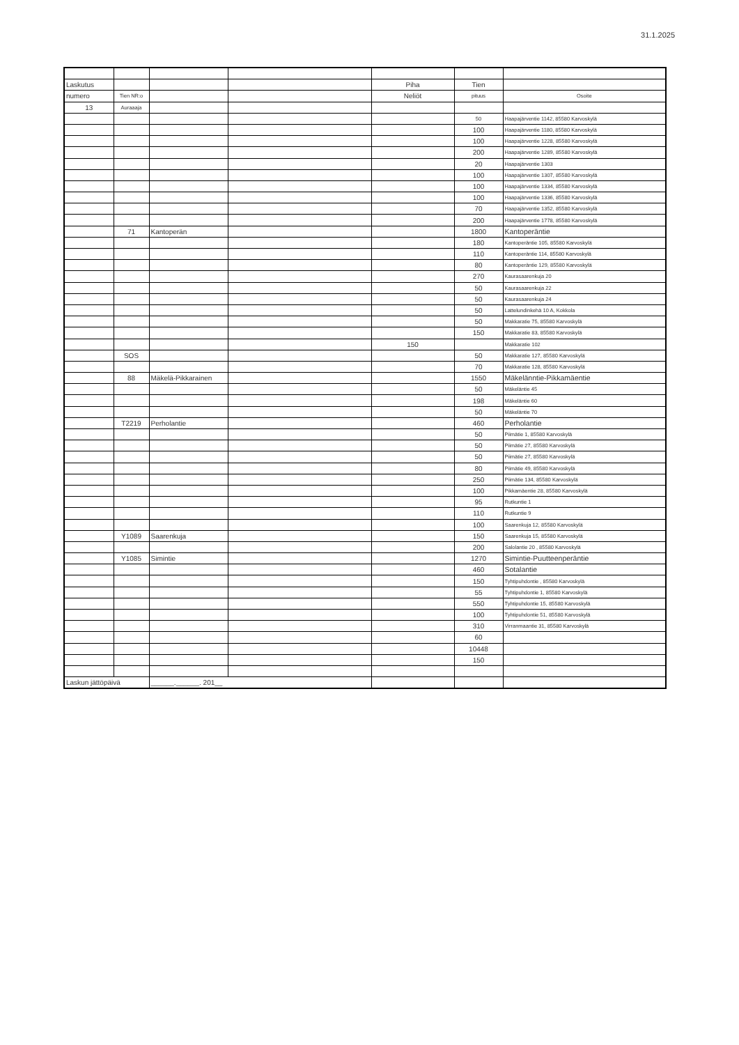31.1.2025
| Laskutus | | | | Piha | Tien | |
| numero | Tien NR:o | | | Neliöt | pituus | Osoite |
| 13 | Auraaaja | | | | | |
| | | | | | 50 | Haapajärventie 1142, 85580 Karvoskylä |
| | | | | | 100 | Haapajärventie 1180, 85580 Karvoskylä |
| | | | | | 100 | Haapajärventie 1228, 85580 Karvoskylä |
| | | | | | 200 | Haapajärventie 1289, 85580 Karvoskylä |
| | | | | | 20 | Haapajärventie 1303 |
| | | | | | 100 | Haapajärventie 1307, 85580 Karvoskylä |
| | | | | | 100 | Haapajärventie 1334, 85580 Karvoskylä |
| | | | | | 100 | Haapajärventie 1336, 85580 Karvoskylä |
| | | | | | 70 | Haapajärventie 1352, 85580 Karvoskylä |
| | | | | | 200 | Haapajärventie 1778, 85580 Karvoskylä |
| | 71 | Kantoperän | | | 1800 | Kantoperäntie |
| | | | | | 180 | Kantoperäntie 105, 85580 Karvoskylä |
| | | | | | 110 | Kantoperäntie 114, 85580 Karvoskylä |
| | | | | | 80 | Kantoperäntie 129, 85580 Karvoskylä |
| | | | | | 270 | Kaurasaarenkuja 20 |
| | | | | | 50 | Kaurasaarenkuja 22 |
| | | | | | 50 | Kaurasaarenkuja 24 |
| | | | | | 50 | Lattelundinkehä 10 A, Kokkola |
| | | | | | 50 | Makkaratie 75, 85580 Karvoskylä |
| | | | | | 150 | Makkaratie 83, 85580 Karvoskylä |
| | | | | 150 | | Makkaratie 102 |
| | SOS | | | | 50 | Makkaratie 127, 85580 Karvoskylä |
| | | | | | 70 | Makkaratie 128, 85580 Karvoskylä |
| | 88 | Mäkelä-Pikkarainen | | | 1550 | Mäkelänntie-Pikkamäentie |
| | | | | | 50 | Mäkeläntie 45 |
| | | | | | 198 | Mäkeläntie 60 |
| | | | | | 50 | Mäkeläntie 70 |
| | T2219 | Perholantie | | | 460 | Perholantie |
| | | | | | 50 | Piimätie 1, 85580 Karvoskylä |
| | | | | | 50 | Piimätie 27, 85580 Karvoskylä |
| | | | | | 50 | Piimätie 27, 85580 Karvoskylä |
| | | | | | 80 | Piimätie 49, 85580 Karvoskylä |
| | | | | | 250 | Piimätie 134, 85580 Karvoskylä |
| | | | | | 100 | Pikkamäentie 28, 85580 Karvoskylä |
| | | | | | 95 | Rutkuntie 1 |
| | | | | | 110 | Rutkuntie 9 |
| | | | | | 100 | Saarenkuja 12, 85580 Karvoskylä |
| | Y1089 | Saarenkuja | | | 150 | Saarenkuja 15, 85580 Karvoskylä |
| | | | | | 200 | Salolantie 20 , 85580 Karvoskylä |
| | Y1085 | Simintie | | | 1270 | Simintie-Puutteenperäntie |
| | | | | | 460 | Sotalantie |
| | | | | | 150 | Tyhtipuhdontie , 85580 Karvoskylä |
| | | | | | 55 | Tyhtipuhdontie 1, 85580 Karvoskylä |
| | | | | | 550 | Tyhtipuhdontie 15, 85580 Karvoskylä |
| | | | | | 100 | Tyhtipuhdontie 51, 85580 Karvoskylä |
| | | | | | 310 | Virranmaantie 31, 85580 Karvoskylä |
| | | | | | 60 | |
| | | | | | 10448 | |
| | | | | | 150 | |
| Laskun jättöpäivä | | ______.______. 201__ | | | | |